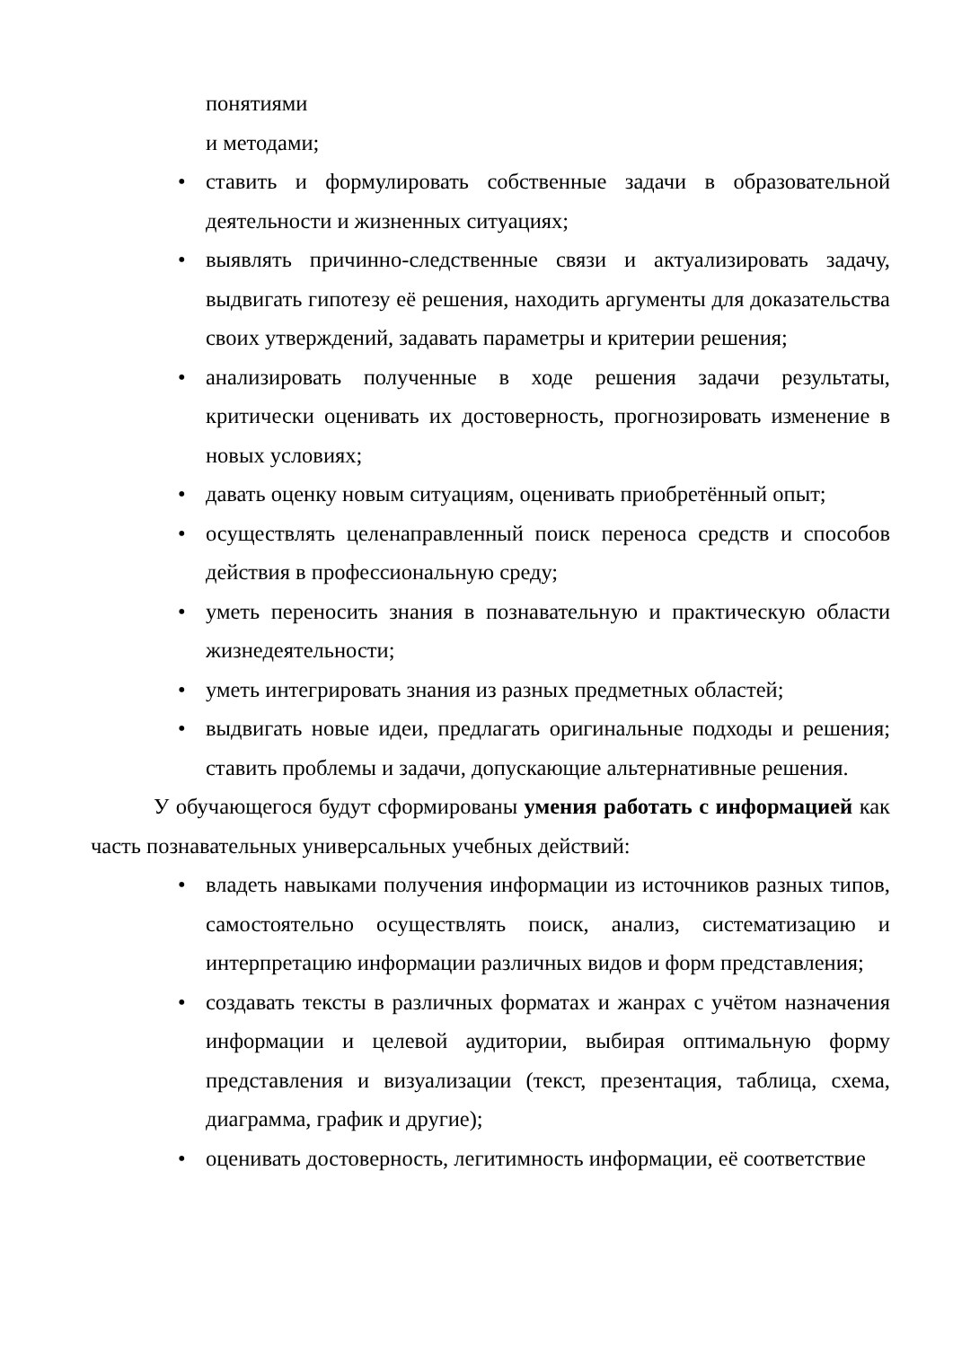понятиями
и методами;
• ставить и формулировать собственные задачи в образовательной деятельности и жизненных ситуациях;
• выявлять причинно-следственные связи и актуализировать задачу, выдвигать гипотезу её решения, находить аргументы для доказательства своих утверждений, задавать параметры и критерии решения;
• анализировать полученные в ходе решения задачи результаты, критически оценивать их достоверность, прогнозировать изменение в новых условиях;
• давать оценку новым ситуациям, оценивать приобретённый опыт;
• осуществлять целенаправленный поиск переноса средств и способов действия в профессиональную среду;
• уметь переносить знания в познавательную и практическую области жизнедеятельности;
• уметь интегрировать знания из разных предметных областей;
• выдвигать новые идеи, предлагать оригинальные подходы и решения; ставить проблемы и задачи, допускающие альтернативные решения.
У обучающегося будут сформированы умения работать с информацией как часть познавательных универсальных учебных действий:
• владеть навыками получения информации из источников разных типов, самостоятельно осуществлять поиск, анализ, систематизацию и интерпретацию информации различных видов и форм представления;
• создавать тексты в различных форматах и жанрах с учётом назначения информации и целевой аудитории, выбирая оптимальную форму представления и визуализации (текст, презентация, таблица, схема, диаграмма, график и другие);
• оценивать достоверность, легитимность информации, её соответствие